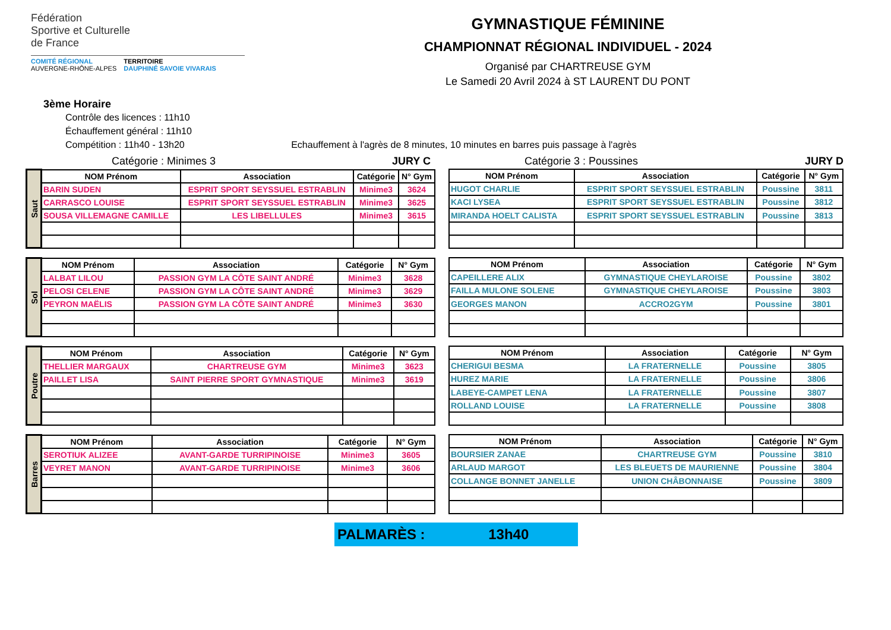Fédération
Sportive et Culturelle
de France
COMITÉ RÉGIONAL
AUVERGNE-RHÔNE-ALPES
TERRITOIRE
DAUPHINÉ SAVOIE VIVARAIS
GYMNASTIQUE FÉMININE
CHAMPIONNAT RÉGIONAL INDIVIDUEL - 2024
Organisé par CHARTREUSE GYM
Le Samedi 20 Avril 2024 à ST LAURENT DU PONT
3ème Horaire
Contrôle des licences : 11h10
Échauffement général : 11h10
Compétition : 11h40 - 13h20 Echauffement à l'agrès de 8 minutes, 10 minutes en barres puis passage à l'agrès
Catégorie : Minimes 3 JURY C Catégorie 3 : Poussines JURY D
| Saut | NOM Prénom | Association | Catégorie | N° Gym |
| | BARIN SUDEN | ESPRIT SPORT SEYSSUEL ESTRABLIN | Minime3 | 3624 |
| | CARRASCO LOUISE | ESPRIT SPORT SEYSSUEL ESTRABLIN | Minime3 | 3625 |
| | SOUSA VILLEMAGNE CAMILLE | LES LIBELLULES | Minime3 | 3615 |
| NOM Prénom | Association | Catégorie | N° Gym |
| --- | --- | --- | --- |
| HUGOT CHARLIE | ESPRIT SPORT SEYSSUEL ESTRABLIN | Poussine | 3811 |
| KACI LYSEA | ESPRIT SPORT SEYSSUEL ESTRABLIN | Poussine | 3812 |
| MIRANDA HOELT CALISTA | ESPRIT SPORT SEYSSUEL ESTRABLIN | Poussine | 3813 |
| Sol | NOM Prénom | Association | Catégorie | N° Gym |
| | LALBAT LILOU | PASSION GYM LA CÔTE SAINT ANDRÉ | Minime3 | 3628 |
| | PELOSI CELENE | PASSION GYM LA CÔTE SAINT ANDRÉ | Minime3 | 3629 |
| | PEYRON MAËLIS | PASSION GYM LA CÔTE SAINT ANDRÉ | Minime3 | 3630 |
| NOM Prénom | Association | Catégorie | N° Gym |
| --- | --- | --- | --- |
| CAPEILLERE ALIX | GYMNASTIQUE CHEYLAROISE | Poussine | 3802 |
| FAILLA MULONE SOLENE | GYMNASTIQUE CHEYLAROISE | Poussine | 3803 |
| GEORGES MANON | ACCRO2GYM | Poussine | 3801 |
| Poutre | NOM Prénom | Association | Catégorie | N° Gym |
| | THELLIER MARGAUX | CHARTREUSE GYM | Minime3 | 3623 |
| | PAILLET LISA | SAINT PIERRE SPORT GYMNASTIQUE | Minime3 | 3619 |
| NOM Prénom | Association | Catégorie | N° Gym |
| --- | --- | --- | --- |
| CHERIGUI BESMA | LA FRATERNELLE | Poussine | 3805 |
| HUREZ MARIE | LA FRATERNELLE | Poussine | 3806 |
| LABEYE-CAMPET LENA | LA FRATERNELLE | Poussine | 3807 |
| ROLLAND LOUISE | LA FRATERNELLE | Poussine | 3808 |
| Barres | NOM Prénom | Association | Catégorie | N° Gym |
| | SEROTIUK ALIZEE | AVANT-GARDE TURRIPINOISE | Minime3 | 3605 |
| | VEYRET MANON | AVANT-GARDE TURRIPINOISE | Minime3 | 3606 |
| NOM Prénom | Association | Catégorie | N° Gym |
| --- | --- | --- | --- |
| BOURSIER ZANAE | CHARTREUSE GYM | Poussine | 3810 |
| ARLAUD MARGOT | LES BLEUETS DE MAURIENNE | Poussine | 3804 |
| COLLANGE BONNET JANELLE | UNION CHÂBONNAISE | Poussine | 3809 |
PALMARÈS : 13h40